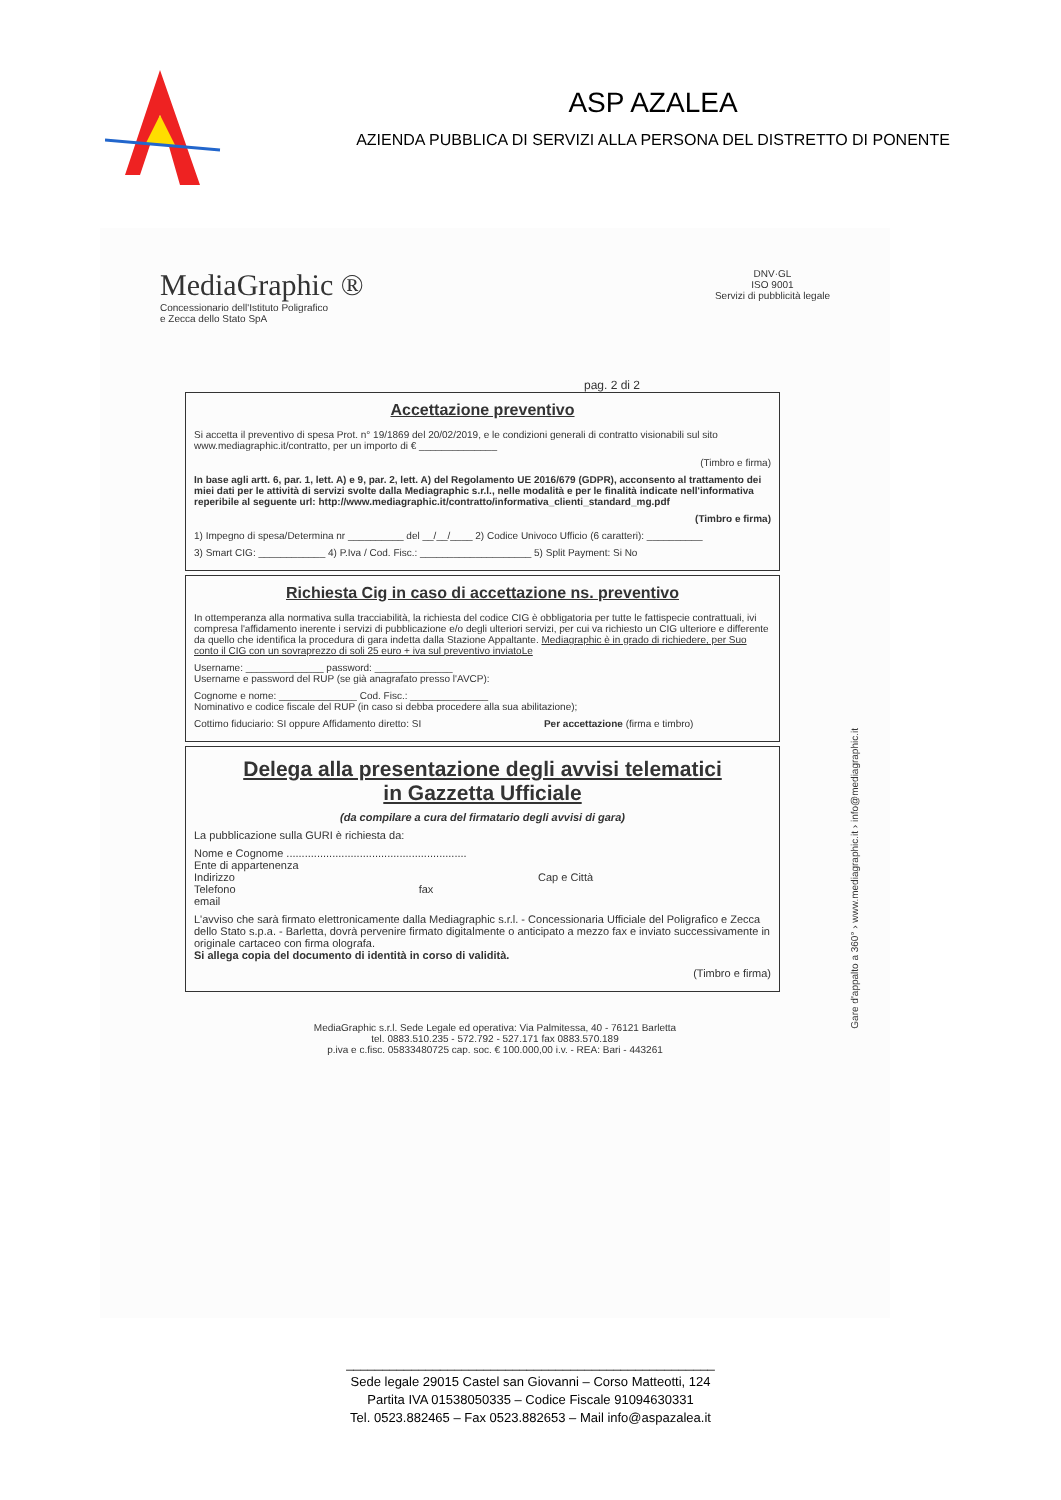ASP AZALEA
AZIENDA PUBBLICA DI SERVIZI ALLA PERSONA DEL DISTRETTO DI PONENTE
MediaGraphic ®
Concessionario dell'Istituto Poligrafico
e Zecca dello Stato SpA
DNV·GL
ISO 9001
Servizi di pubblicità legale
pag. 2 di 2
Accettazione preventivo
Si accetta il preventivo di spesa Prot. n° 19/1869 del 20/02/2019, e le condizioni generali di contratto visionabili sul sito www.mediagraphic.it/contratto, per un importo di € ______________
(Timbro e firma)
In base agli artt. 6, par. 1, lett. A) e 9, par. 2, lett. A) del Regolamento UE 2016/679 (GDPR), acconsento al trattamento dei miei dati per le attività di servizi svolte dalla Mediagraphic s.r.l., nelle modalità e per le finalità indicate nell'informativa reperibile al seguente url: http://www.mediagraphic.it/contratto/informativa_clienti_standard_mg.pdf
(Timbro e firma)
1) Impegno di spesa/Determina nr __________ del __/__/____ 2) Codice Univoco Ufficio (6 caratteri): __________
3) Smart CIG: ____________ 4) P.Iva / Cod. Fisc.: ____________________ 5) Split Payment: Si No
Richiesta Cig in caso di accettazione ns. preventivo
In ottemperanza alla normativa sulla tracciabilità, la richiesta del codice CIG è obbligatoria per tutte le fattispecie contrattuali, ivi compresa l'affidamento inerente i servizi di pubblicazione e/o degli ulteriori servizi, per cui va richiesto un CIG ulteriore e differente da quello che identifica la procedura di gara indetta dalla Stazione Appaltante. Mediagraphic è in grado di richiedere, per Suo conto il CIG con un sovraprezzo di soli 25 euro + iva sul preventivo inviatoLe
Username: ______________ password: ______________
Username e password del RUP (se già anagrafato presso l'AVCP):
Cognome e nome: ______________ Cod. Fisc.: ______________
Nominativo e codice fiscale del RUP (in caso si debba procedere alla sua abilitazione);
Cottimo fiduciario: SI oppure Affidamento diretto: SI Per accettazione (firma e timbro)
Delega alla presentazione degli avvisi telematici
in Gazzetta Ufficiale
(da compilare a cura del firmatario degli avvisi di gara)
La pubblicazione sulla GURI è richiesta da:
Nome e Cognome ...........................................................
Ente di appartenenza
Indirizzo Cap e Città
Telefono fax
email
L'avviso che sarà firmato elettronicamente dalla Mediagraphic s.r.l. - Concessionaria Ufficiale del Poligrafico e Zecca dello Stato s.p.a. - Barletta, dovrà pervenire firmato digitalmente o anticipato a mezzo fax e inviato successivamente in originale cartaceo con firma olografa.
Si allega copia del documento di identità in corso di validità.
(Timbro e firma)
Gare d'appalto a 360° › www.mediagraphic.it › info@mediagraphic.it
MediaGraphic s.r.l. Sede Legale ed operativa: Via Palmitessa, 40 - 76121 Barletta
tel. 0883.510.235 - 572.792 - 527.171 fax 0883.570.189
p.iva e c.fisc. 05833480725 cap. soc. € 100.000,00 i.v. - REA: Bari - 443261
___________________________________________________
Sede legale 29015 Castel san Giovanni – Corso Matteotti, 124
Partita IVA 01538050335 – Codice Fiscale 91094630331
Tel. 0523.882465 – Fax 0523.882653 – Mail info@aspazalea.it